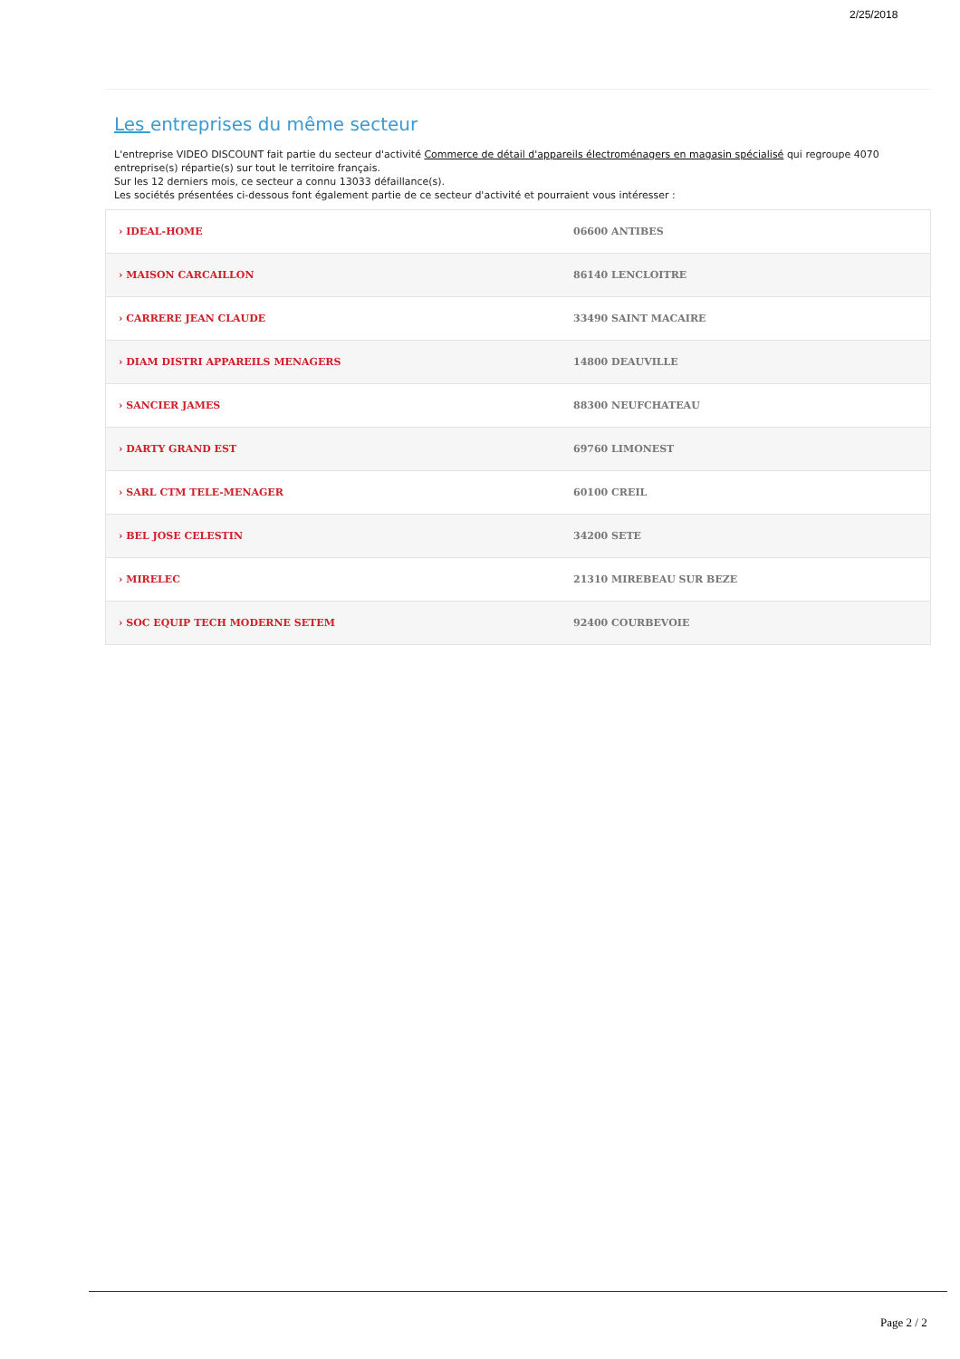2/25/2018
Les entreprises du même secteur
L'entreprise VIDEO DISCOUNT fait partie du secteur d'activité Commerce de détail d'appareils électroménagers en magasin spécialisé qui regroupe 4070 entreprise(s) répartie(s) sur tout le territoire français.
Sur les 12 derniers mois, ce secteur a connu 13033 défaillance(s).
Les sociétés présentées ci-dessous font également partie de ce secteur d'activité et pourraient vous intéresser :
| › IDEAL-HOME | 06600 ANTIBES |
| › MAISON CARCAILLON | 86140 LENCLOITRE |
| › CARRERE JEAN CLAUDE | 33490 SAINT MACAIRE |
| › DIAM DISTRI APPAREILS MENAGERS | 14800 DEAUVILLE |
| › SANCIER JAMES | 88300 NEUFCHATEAU |
| › DARTY GRAND EST | 69760 LIMONEST |
| › SARL CTM TELE-MENAGER | 60100 CREIL |
| › BEL JOSE CELESTIN | 34200 SETE |
| › MIRELEC | 21310 MIREBEAU SUR BEZE |
| › SOC EQUIP TECH MODERNE SETEM | 92400 COURBEVOIE |
Page 2 / 2